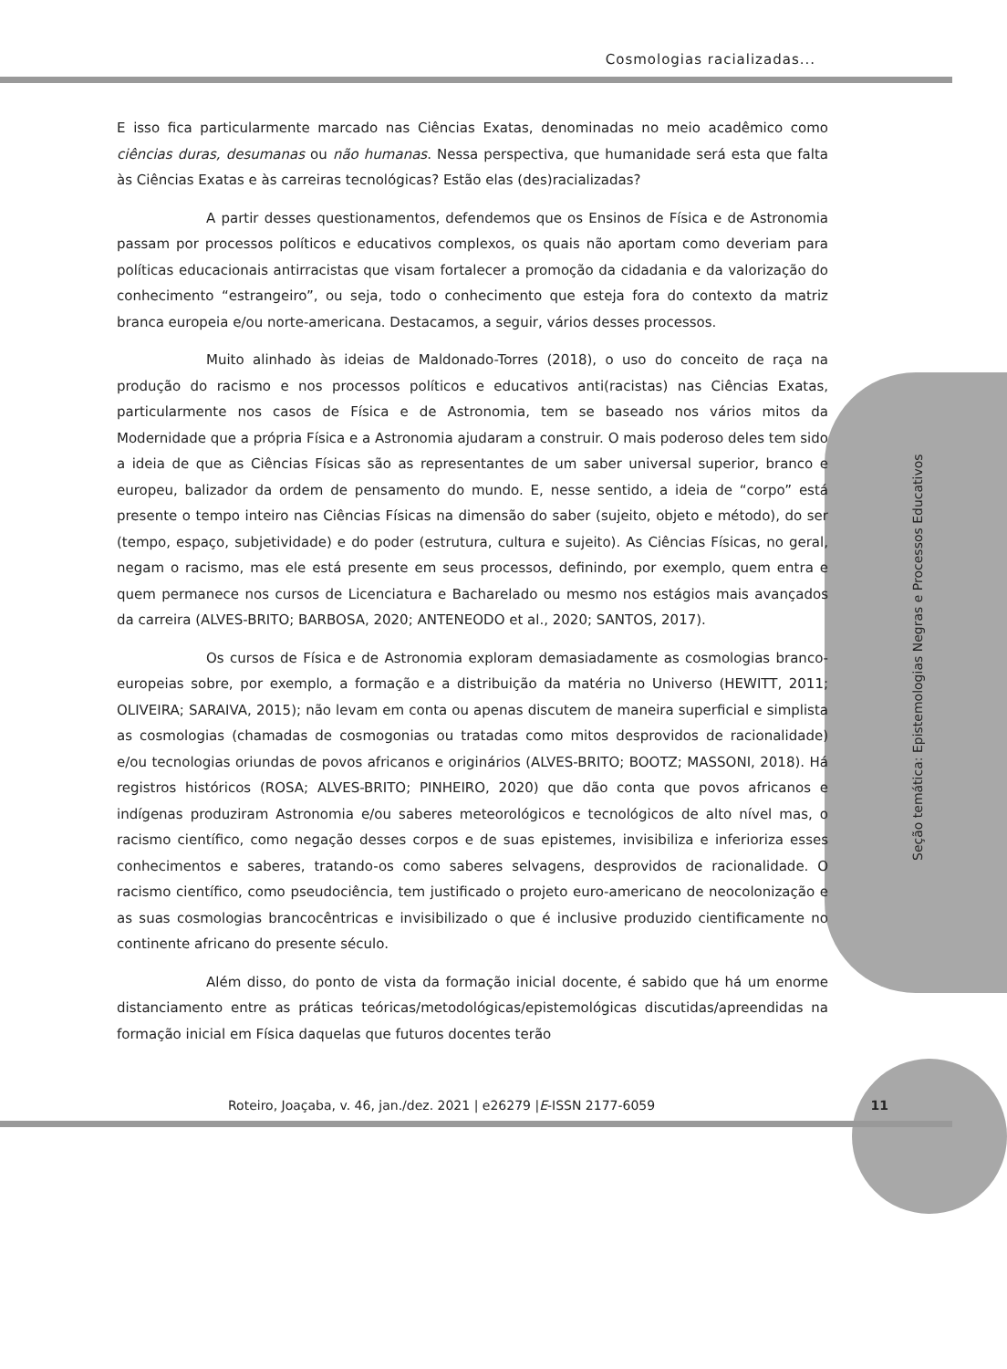Cosmologias racializadas...
Seção temática: Epistemologias Negras e Processos Educativos
E isso fica particularmente marcado nas Ciências Exatas, denominadas no meio acadêmico como ciências duras, desumanas ou não humanas. Nessa perspectiva, que humanidade será esta que falta às Ciências Exatas e às carreiras tecnológicas? Estão elas (des)racializadas?
A partir desses questionamentos, defendemos que os Ensinos de Física e de Astronomia passam por processos políticos e educativos complexos, os quais não aportam como deveriam para políticas educacionais antirracistas que visam fortalecer a promoção da cidadania e da valorização do conhecimento “estrangeiro”, ou seja, todo o conhecimento que esteja fora do contexto da matriz branca europeia e/ou norte-americana. Destacamos, a seguir, vários desses processos.
Muito alinhado às ideias de Maldonado-Torres (2018), o uso do conceito de raça na produção do racismo e nos processos políticos e educativos anti(racistas) nas Ciências Exatas, particularmente nos casos de Física e de Astronomia, tem se baseado nos vários mitos da Modernidade que a própria Física e a Astronomia ajudaram a construir. O mais poderoso deles tem sido a ideia de que as Ciências Físicas são as representantes de um saber universal superior, branco e europeu, balizador da ordem de pensamento do mundo. E, nesse sentido, a ideia de “corpo” está presente o tempo inteiro nas Ciências Físicas na dimensão do saber (sujeito, objeto e método), do ser (tempo, espaço, subjetividade) e do poder (estrutura, cultura e sujeito). As Ciências Físicas, no geral, negam o racismo, mas ele está presente em seus processos, definindo, por exemplo, quem entra e quem permanece nos cursos de Licenciatura e Bacharelado ou mesmo nos estágios mais avançados da carreira (ALVES-BRITO; BARBOSA, 2020; ANTENEODO et al., 2020; SANTOS, 2017).
Os cursos de Física e de Astronomia exploram demasiadamente as cosmologias branco-europeias sobre, por exemplo, a formação e a distribuição da matéria no Universo (HEWITT, 2011; OLIVEIRA; SARAIVA, 2015); não levam em conta ou apenas discutem de maneira superficial e simplista as cosmologias (chamadas de cosmogonias ou tratadas como mitos desprovidos de racionalidade) e/ou tecnologias oriundas de povos africanos e originários (ALVES-BRITO; BOOTZ; MASSONI, 2018). Há registros históricos (ROSA; ALVES-BRITO; PINHEIRO, 2020) que dão conta que povos africanos e indígenas produziram Astronomia e/ou saberes meteorológicos e tecnológicos de alto nível mas, o racismo científico, como negação desses corpos e de suas epistemes, invisibiliza e inferioriza esses conhecimentos e saberes, tratando-os como saberes selvagens, desprovidos de racionalidade. O racismo científico, como pseudociência, tem justificado o projeto euro-americano de neocolonização e as suas cosmologias brancocêntricas e invisibilizado o que é inclusive produzido cientificamente no continente africano do presente século.
Além disso, do ponto de vista da formação inicial docente, é sabido que há um enorme distanciamento entre as práticas teóricas/metodológicas/epistemológicas discutidas/apreendidas na formação inicial em Física daquelas que futuros docentes terão
Roteiro, Joaçaba, v. 46, jan./dez. 2021 | e26279 |E-ISSN 2177-6059 11